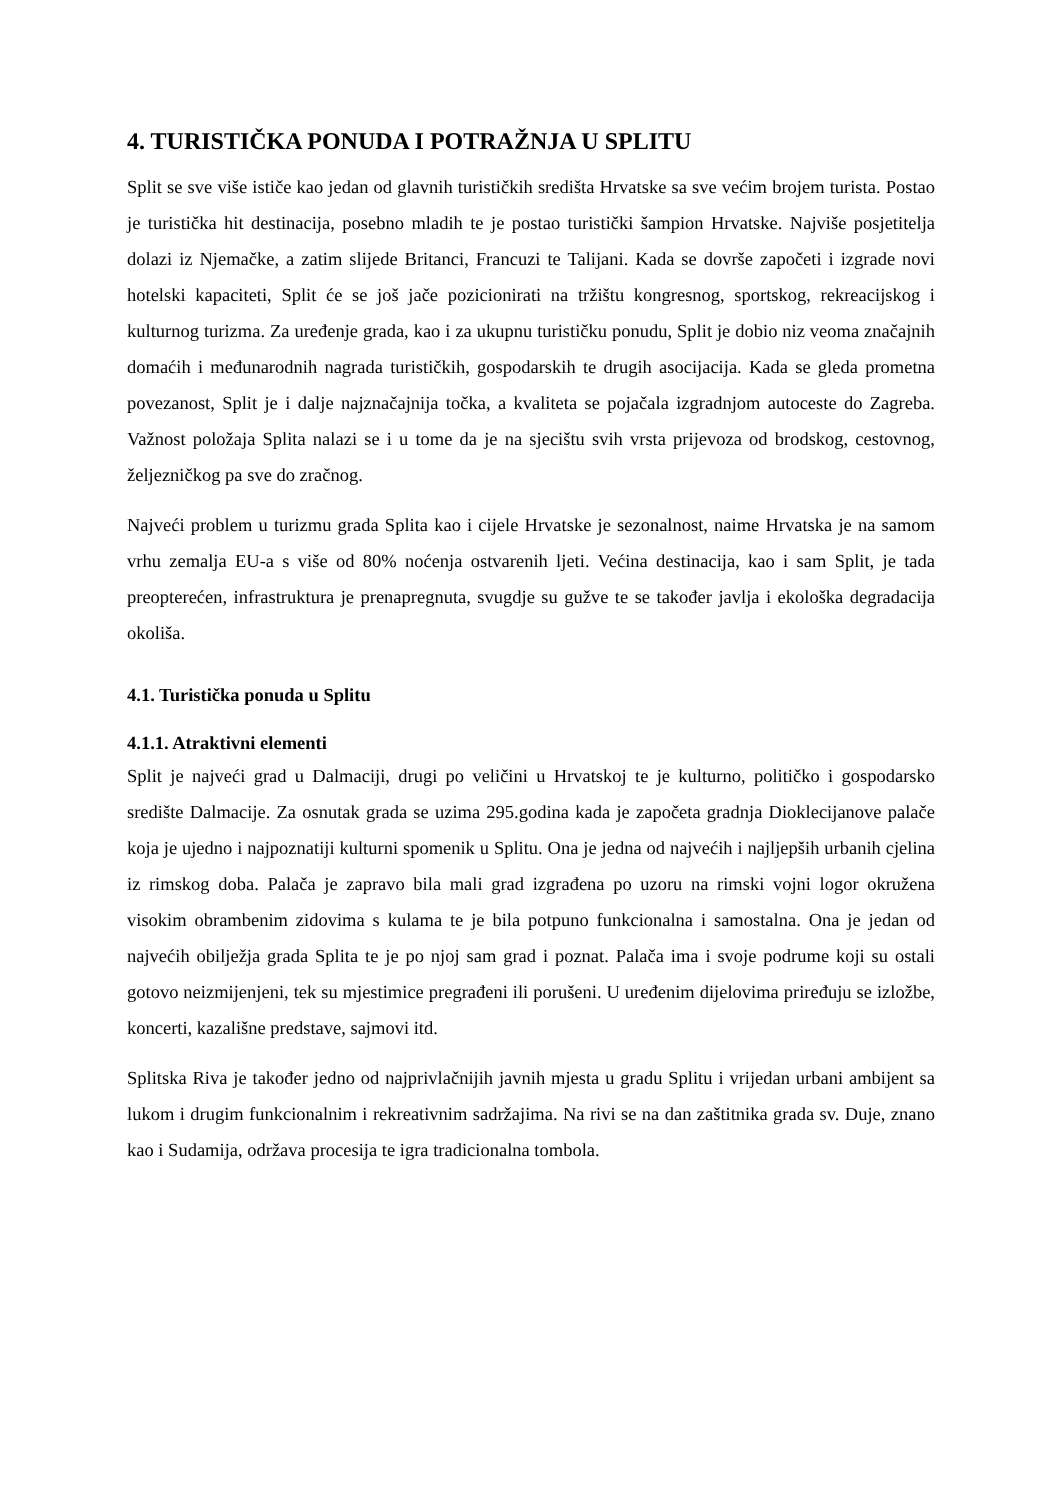4. TURISTIČKA PONUDA I POTRAŽNJA U SPLITU
Split se sve više ističe kao jedan od glavnih turističkih središta Hrvatske sa sve većim brojem turista. Postao je turistička hit destinacija, posebno mladih te je postao turistički šampion Hrvatske. Najviše posjetitelja dolazi iz Njemačke, a zatim slijede Britanci, Francuzi te Talijani. Kada se dovrše započeti i izgrade novi hotelski kapaciteti, Split će se još jače pozicionirati na tržištu kongresnog, sportskog, rekreacijskog i kulturnog turizma. Za uređenje grada, kao i za ukupnu turističku ponudu, Split je dobio niz veoma značajnih domaćih i međunarodnih nagrada turističkih, gospodarskih te drugih asocijacija. Kada se gleda prometna povezanost, Split je i dalje najznačajnija točka, a kvaliteta se pojačala izgradnjom autoceste do Zagreba. Važnost položaja Splita nalazi se i u tome da je na sjecištu svih vrsta prijevoza od brodskog, cestovnog, željezničkog pa sve do zračnog.
Najveći problem u turizmu grada Splita kao i cijele Hrvatske je sezonalnost, naime Hrvatska je na samom vrhu zemalja EU-a s više od 80% noćenja ostvarenih ljeti. Većina destinacija, kao i sam Split, je tada preopterećen, infrastruktura je prenapregnuta, svugdje su gužve te se također javlja i ekološka degradacija okoliša.
4.1. Turistička ponuda u Splitu
4.1.1. Atraktivni elementi
Split je najveći grad u Dalmaciji, drugi po veličini u Hrvatskoj te je kulturno, političko i gospodarsko središte Dalmacije. Za osnutak grada se uzima 295.godina kada je započeta gradnja Dioklecijanove palače koja je ujedno i najpoznatiji kulturni spomenik u Splitu. Ona je jedna od najvećih i najljepših urbanih cjelina iz rimskog doba. Palača je zapravo bila mali grad izgrađena po uzoru na rimski vojni logor okružena visokim obrambenim zidovima s kulama te je bila potpuno funkcionalna i samostalna. Ona je jedan od najvećih obilježja grada Splita te je po njoj sam grad i poznat. Palača ima i svoje podrume koji su ostali gotovo neizmijenjeni, tek su mjestimice pregrađeni ili porušeni. U uređenim dijelovima priređuju se izložbe, koncerti, kazališne predstave, sajmovi itd.
Splitska Riva je također jedno od najprivlačnijih javnih mjesta u gradu Splitu i vrijedan urbani ambijent sa lukom i drugim funkcionalnim i rekreativnim sadržajima. Na rivi se na dan zaštitnika grada sv. Duje, znano kao i Sudamija, održava procesija te igra tradicionalna tombola.